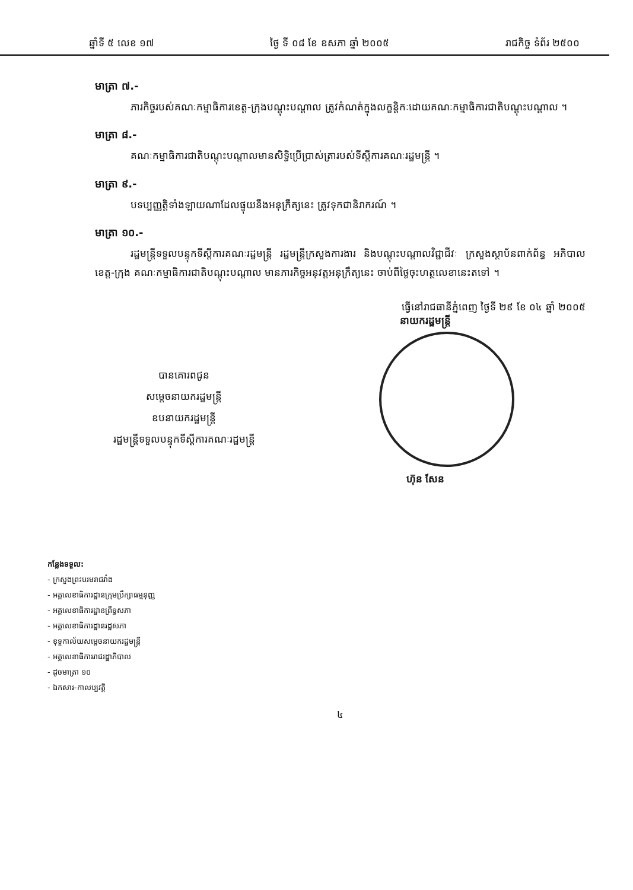ឆ្នាំទី ៥ លេខ ១៧ ថ្ងៃ ទី ០៨ ខែ ឧសភា ឆ្នាំ ២០០៥ រាជកិច្ច ទំព័រ ២៥០០
មាត្រា ៧.-
ភារកិច្ចរបស់គណៈកម្មាធិការខេត្ត-ក្រុងបណ្តុះបណ្តាល ត្រូវកំណត់ក្នុងលក្ខន្តិកៈដោយគណៈកម្មាធិការជាតិបណ្តុះបណ្តាល ។
មាត្រា ៨.-
គណៈកម្មាធិការជាតិបណ្តុះបណ្តាលមានសិទ្ធិប្រើប្រាស់ត្រារបស់ទីស្តីការគណៈរដ្ឋមន្ត្រី ។
មាត្រា ៩.-
បទប្បញ្ញត្តិទាំងឡាយណាដែលផ្ទុយនឹងអនុក្រឹត្យនេះ ត្រូវទុកជានិរាករណ៍ ។
មាត្រា ១០.-
រដ្ឋមន្ត្រីទទួលបន្ទុកទីស្តីការគណៈរដ្ឋមន្ត្រី រដ្ឋមន្ត្រីក្រសួងការងារ និងបណ្តុះបណ្តាលវិជ្ជាជីវៈ ក្រសួងស្ថាប័នពាក់ព័ន្ធ អភិបាលខេត្ត-ក្រុង គណៈកម្មាធិការជាតិបណ្តុះបណ្តាល មានភារកិច្ចអនុវត្តអនុក្រឹត្យនេះ ចាប់ពីថ្ងៃចុះហត្ថលេខានេះតទៅ ។
បានគោរពជូន
សម្តេចនាយករដ្ឋមន្ត្រី
ឧបនាយករដ្ឋមន្ត្រី
រដ្ឋមន្ត្រីទទួលបន្ទុកទីស្តីការគណៈរដ្ឋមន្ត្រី
ធ្វើនៅរាជធានីភ្នំពេញ ថ្ងៃទី ២៩ ខែ ០៤ ឆ្នាំ ២០០៥
នាយករដ្ឋមន្ត្រី
ហ៊ុន សែន
កន្លែងទទួល:
- ក្រសួងព្រះបរមរាជវាំង
- អគ្គលេខាធិការដ្ឋានក្រុមប្រឹក្សាធម្មនុញ្ញ
- អគ្គលេខាធិការដ្ឋានព្រឹទ្ធសភា
- អគ្គលេខាធិការដ្ឋានរដ្ឋសភា
- ខុទ្ទកាល័យសម្តេចនាយករដ្ឋមន្ត្រី
- អគ្គលេខាធិការរាជរដ្ឋាភិបាល
- ដូចមាត្រា ១០
- ឯកសារ-កាលប្បវត្តិ
៤